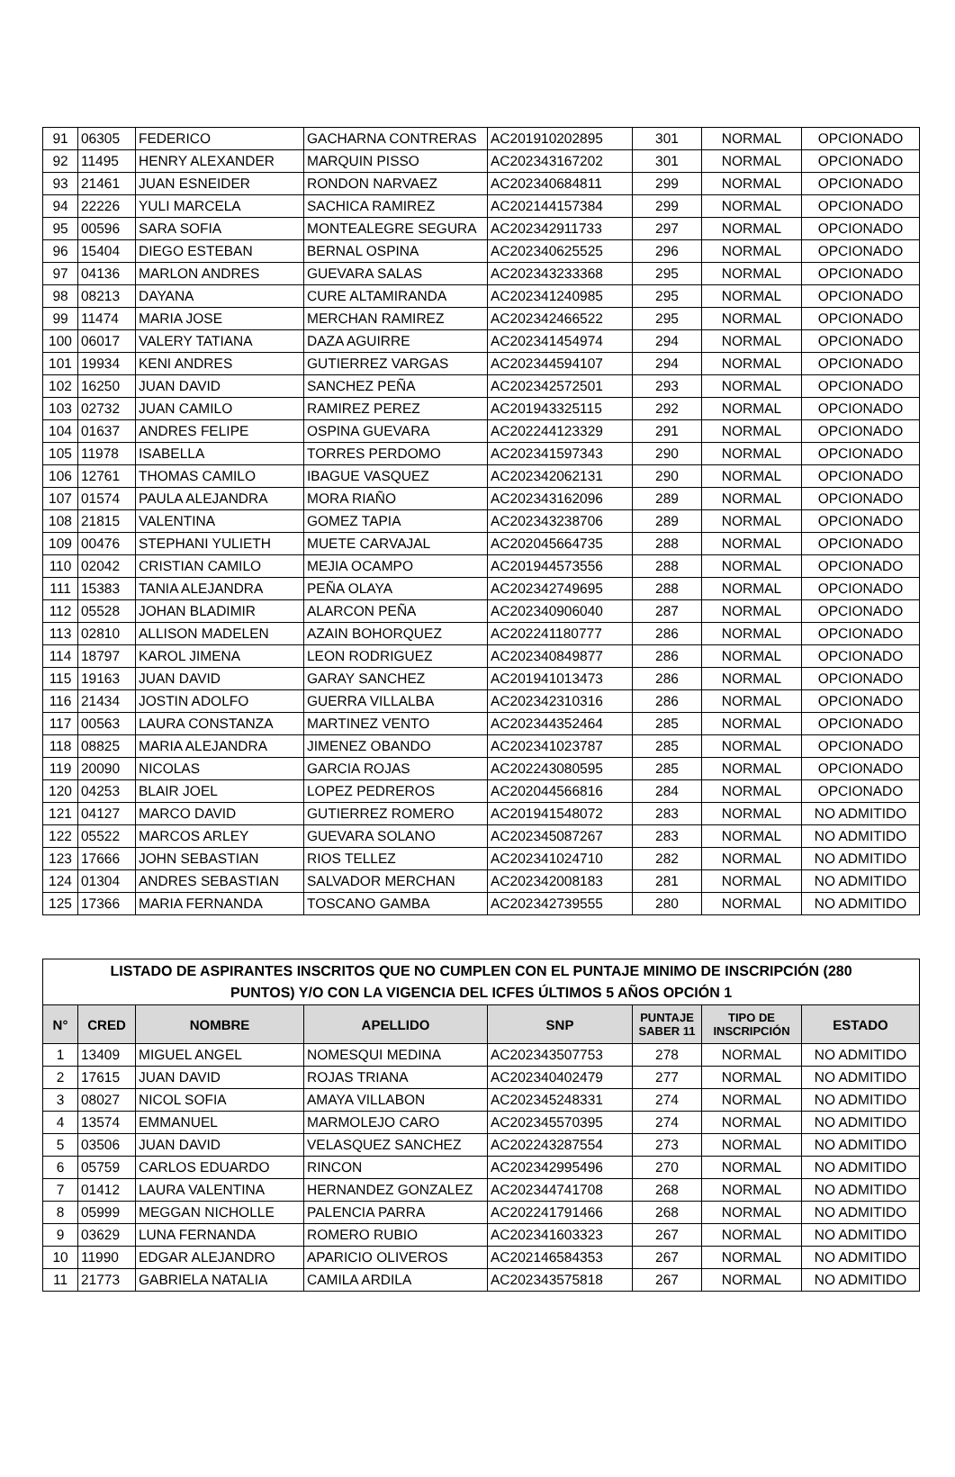| 91 | 06305 | FEDERICO | GACHARNA CONTRERAS | AC201910202895 | 301 | NORMAL | OPCIONADO |
| 92 | 11495 | HENRY ALEXANDER | MARQUIN PISSO | AC202343167202 | 301 | NORMAL | OPCIONADO |
| 93 | 21461 | JUAN ESNEIDER | RONDON NARVAEZ | AC202340684811 | 299 | NORMAL | OPCIONADO |
| 94 | 22226 | YULI MARCELA | SACHICA RAMIREZ | AC202144157384 | 299 | NORMAL | OPCIONADO |
| 95 | 00596 | SARA SOFIA | MONTEALEGRE SEGURA | AC202342911733 | 297 | NORMAL | OPCIONADO |
| 96 | 15404 | DIEGO ESTEBAN | BERNAL OSPINA | AC202340625525 | 296 | NORMAL | OPCIONADO |
| 97 | 04136 | MARLON ANDRES | GUEVARA SALAS | AC202343233368 | 295 | NORMAL | OPCIONADO |
| 98 | 08213 | DAYANA | CURE ALTAMIRANDA | AC202341240985 | 295 | NORMAL | OPCIONADO |
| 99 | 11474 | MARIA JOSE | MERCHAN RAMIREZ | AC202342466522 | 295 | NORMAL | OPCIONADO |
| 100 | 06017 | VALERY TATIANA | DAZA AGUIRRE | AC202341454974 | 294 | NORMAL | OPCIONADO |
| 101 | 19934 | KENI ANDRES | GUTIERREZ VARGAS | AC202344594107 | 294 | NORMAL | OPCIONADO |
| 102 | 16250 | JUAN DAVID | SANCHEZ PEÑA | AC202342572501 | 293 | NORMAL | OPCIONADO |
| 103 | 02732 | JUAN CAMILO | RAMIREZ PEREZ | AC201943325115 | 292 | NORMAL | OPCIONADO |
| 104 | 01637 | ANDRES FELIPE | OSPINA GUEVARA | AC202244123329 | 291 | NORMAL | OPCIONADO |
| 105 | 11978 | ISABELLA | TORRES PERDOMO | AC202341597343 | 290 | NORMAL | OPCIONADO |
| 106 | 12761 | THOMAS CAMILO | IBAGUE VASQUEZ | AC202342062131 | 290 | NORMAL | OPCIONADO |
| 107 | 01574 | PAULA ALEJANDRA | MORA RIAÑO | AC202343162096 | 289 | NORMAL | OPCIONADO |
| 108 | 21815 | VALENTINA | GOMEZ TAPIA | AC202343238706 | 289 | NORMAL | OPCIONADO |
| 109 | 00476 | STEPHANI YULIETH | MUETE CARVAJAL | AC202045664735 | 288 | NORMAL | OPCIONADO |
| 110 | 02042 | CRISTIAN CAMILO | MEJIA OCAMPO | AC201944573556 | 288 | NORMAL | OPCIONADO |
| 111 | 15383 | TANIA ALEJANDRA | PEÑA OLAYA | AC202342749695 | 288 | NORMAL | OPCIONADO |
| 112 | 05528 | JOHAN BLADIMIR | ALARCON PEÑA | AC202340906040 | 287 | NORMAL | OPCIONADO |
| 113 | 02810 | ALLISON MADELEN | AZAIN BOHORQUEZ | AC202241180777 | 286 | NORMAL | OPCIONADO |
| 114 | 18797 | KAROL JIMENA | LEON RODRIGUEZ | AC202340849877 | 286 | NORMAL | OPCIONADO |
| 115 | 19163 | JUAN DAVID | GARAY SANCHEZ | AC201941013473 | 286 | NORMAL | OPCIONADO |
| 116 | 21434 | JOSTIN ADOLFO | GUERRA VILLALBA | AC202342310316 | 286 | NORMAL | OPCIONADO |
| 117 | 00563 | LAURA CONSTANZA | MARTINEZ VENTO | AC202344352464 | 285 | NORMAL | OPCIONADO |
| 118 | 08825 | MARIA ALEJANDRA | JIMENEZ OBANDO | AC202341023787 | 285 | NORMAL | OPCIONADO |
| 119 | 20090 | NICOLAS | GARCIA ROJAS | AC202243080595 | 285 | NORMAL | OPCIONADO |
| 120 | 04253 | BLAIR JOEL | LOPEZ PEDREROS | AC202044566816 | 284 | NORMAL | OPCIONADO |
| 121 | 04127 | MARCO DAVID | GUTIERREZ ROMERO | AC201941548072 | 283 | NORMAL | NO ADMITIDO |
| 122 | 05522 | MARCOS ARLEY | GUEVARA SOLANO | AC202345087267 | 283 | NORMAL | NO ADMITIDO |
| 123 | 17666 | JOHN SEBASTIAN | RIOS TELLEZ | AC202341024710 | 282 | NORMAL | NO ADMITIDO |
| 124 | 01304 | ANDRES SEBASTIAN | SALVADOR MERCHAN | AC202342008183 | 281 | NORMAL | NO ADMITIDO |
| 125 | 17366 | MARIA FERNANDA | TOSCANO GAMBA | AC202342739555 | 280 | NORMAL | NO ADMITIDO |
| LISTADO DE ASPIRANTES INSCRITOS QUE NO CUMPLEN CON EL PUNTAJE MINIMO DE INSCRIPCIÓN (280 PUNTOS) Y/O CON LA VIGENCIA DEL ICFES ÚLTIMOS 5 AÑOS OPCIÓN 1 | | | | | | | |
| --- | --- | --- | --- | --- | --- | --- | --- |
| N° | CRED | NOMBRE | APELLIDO | SNP | PUNTAJE SABER 11 | TIPO DE INSCRIPCIÓN | ESTADO |
| 1 | 13409 | MIGUEL ANGEL | NOMESQUI MEDINA | AC202343507753 | 278 | NORMAL | NO ADMITIDO |
| 2 | 17615 | JUAN DAVID | ROJAS TRIANA | AC202340402479 | 277 | NORMAL | NO ADMITIDO |
| 3 | 08027 | NICOL SOFIA | AMAYA VILLABON | AC202345248331 | 274 | NORMAL | NO ADMITIDO |
| 4 | 13574 | EMMANUEL | MARMOLEJO CARO | AC202345570395 | 274 | NORMAL | NO ADMITIDO |
| 5 | 03506 | JUAN DAVID | VELASQUEZ SANCHEZ | AC202243287554 | 273 | NORMAL | NO ADMITIDO |
| 6 | 05759 | CARLOS EDUARDO | RINCON | AC202342995496 | 270 | NORMAL | NO ADMITIDO |
| 7 | 01412 | LAURA VALENTINA | HERNANDEZ GONZALEZ | AC202344741708 | 268 | NORMAL | NO ADMITIDO |
| 8 | 05999 | MEGGAN NICHOLLE | PALENCIA PARRA | AC202241791466 | 268 | NORMAL | NO ADMITIDO |
| 9 | 03629 | LUNA FERNANDA | ROMERO RUBIO | AC202341603323 | 267 | NORMAL | NO ADMITIDO |
| 10 | 11990 | EDGAR ALEJANDRO | APARICIO OLIVEROS | AC202146584353 | 267 | NORMAL | NO ADMITIDO |
| 11 | 21773 | GABRIELA NATALIA | CAMILA ARDILA | AC202343575818 | 267 | NORMAL | NO ADMITIDO |